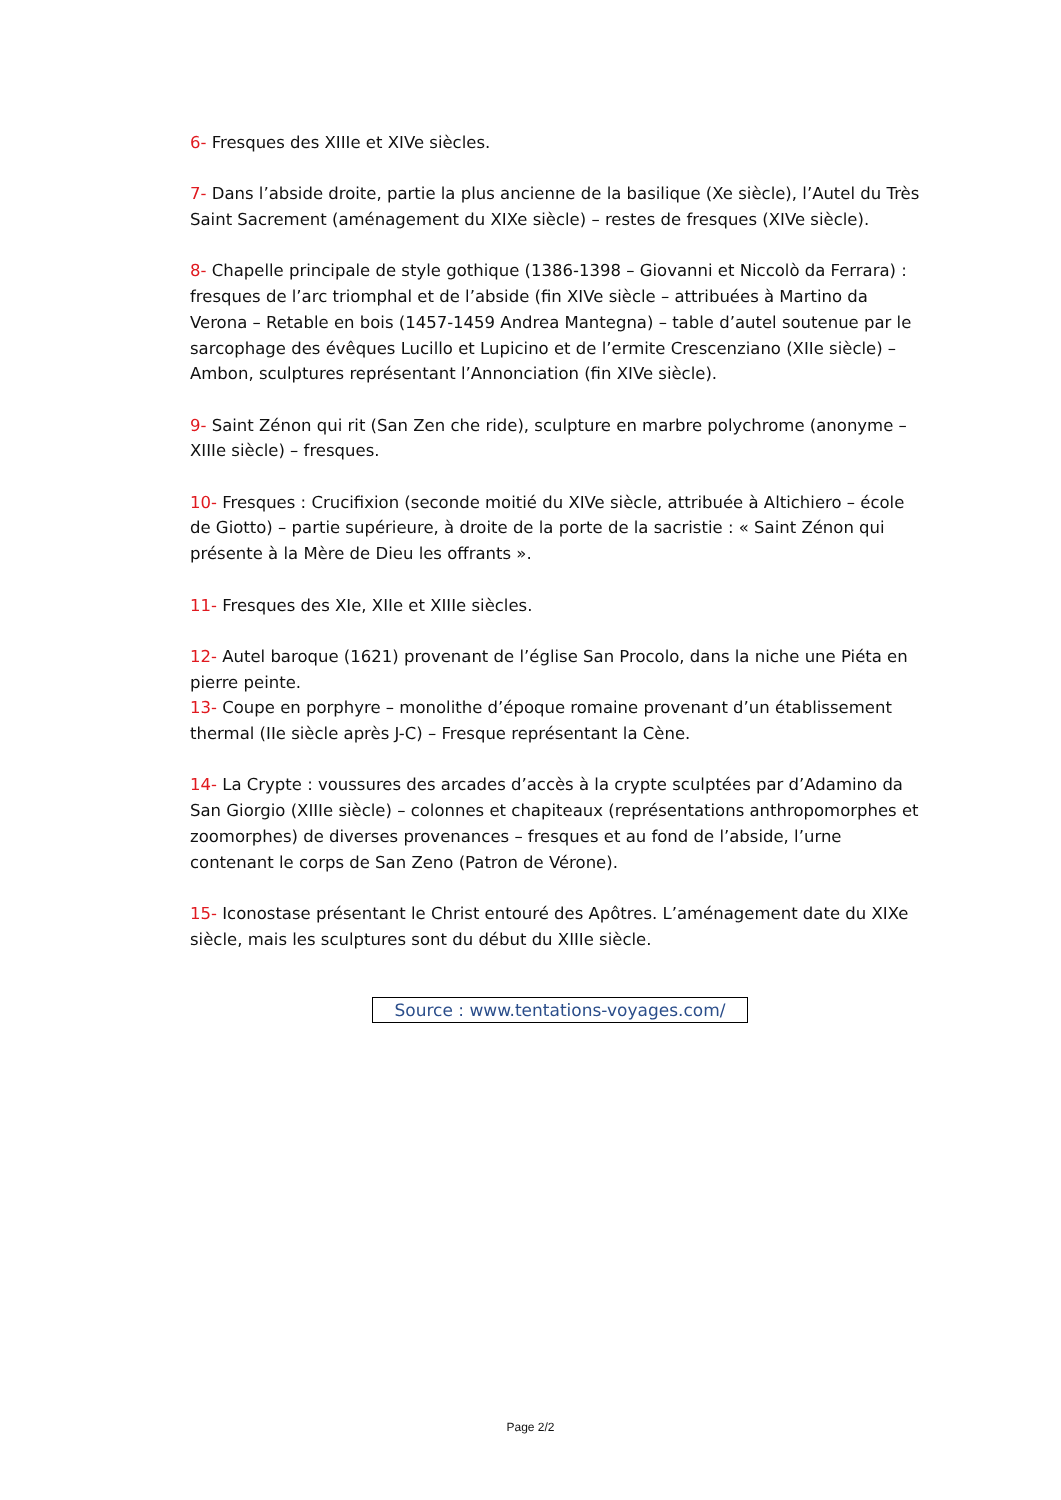6- Fresques des XIIIe et XIVe siècles.
7- Dans l’abside droite, partie la plus ancienne de la basilique (Xe siècle), l’Autel du Très Saint Sacrement (aménagement du XIXe siècle) – restes de fresques (XIVe siècle).
8- Chapelle principale de style gothique (1386-1398 – Giovanni et Niccolò da Ferrara) : fresques de l’arc triomphal et de l’abside (fin XIVe siècle – attribuées à Martino da Verona – Retable en bois (1457-1459 Andrea Mantegna) – table d’autel soutenue par le sarcophage des évêques Lucillo et Lupicino et de l’ermite Crescenziano (XIIe siècle) – Ambon, sculptures représentant l’Annonciation (fin XIVe siècle).
9- Saint Zénon qui rit (San Zen che ride), sculpture en marbre polychrome (anonyme – XIIIe siècle) – fresques.
10- Fresques : Crucifixion (seconde moitié du XIVe siècle, attribuée à Altichiero – école de Giotto) – partie supérieure, à droite de la porte de la sacristie : « Saint Zénon qui présente à la Mère de Dieu les offrants ».
11- Fresques des XIe, XIIe et XIIIe siècles.
12- Autel baroque (1621) provenant de l’église San Procolo, dans la niche une Piéta en pierre peinte.
13- Coupe en porphyre – monolithe d’époque romaine provenant d’un établissement thermal (IIe siècle après J-C) – Fresque représentant la Cène.
14- La Crypte : voussures des arcades d’accès à la crypte sculptées par d’Adamino da San Giorgio (XIIIe siècle) – colonnes et chapiteaux (représentations anthropomorphes et zoomorphes) de diverses provenances – fresques et au fond de l’abside, l’urne contenant le corps de San Zeno (Patron de Vérone).
15- Iconostase présentant le Christ entouré des Apôtres. L’aménagement date du XIXe siècle, mais les sculptures sont du début du XIIIe siècle.
Source : www.tentations-voyages.com/
Page 2/2